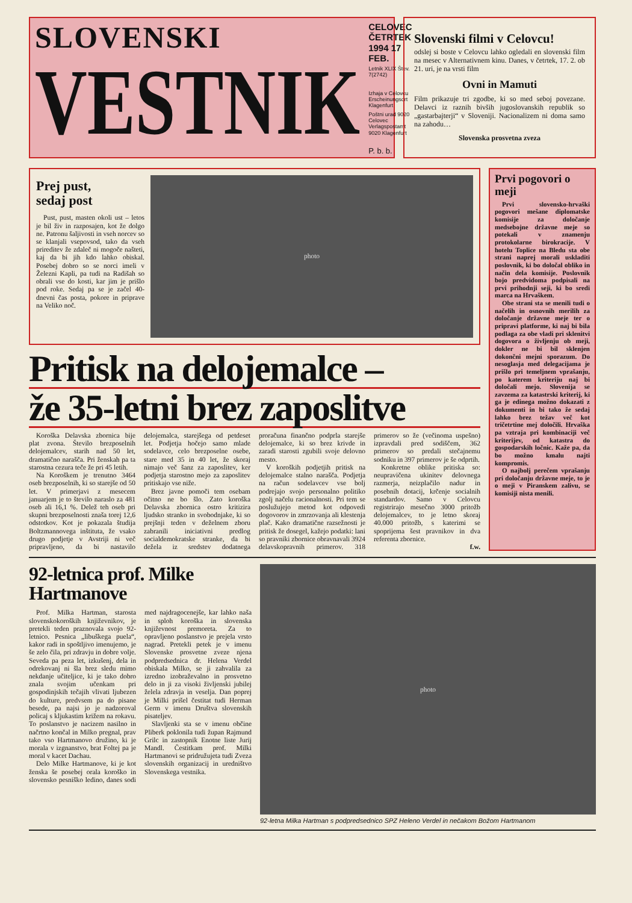SLOVENSKI
VESTNIK
CELOVEC ČETRTEK 1994 17 FEB.
Letnik XLIX Štev. 7(2742)
Izhaja v Celovcu Erscheinungsort Klagenfurt
Poštni urad 9020 Celovec Verlagspostamt 9020 Klagenfurt
P. b. b.
Slovenski filmi v Celovcu!
odslej si boste v Celovcu lahko ogledali en slovenski film na mesec v Alternativnem kinu. Danes, v četrtek, 17. 2. ob 21. uri, je na vrsti film
Ovni in Mamuti
Film prikazuje tri zgodbe, ki so med seboj povezane. Delavci iz raznih bivših jugoslovanskih republik so „gastarbajterji“ v Sloveniji. Nacionalizem ni doma samo na zahodu…
Slovenska prosvetna zveza
Prej pust,
sedaj post
Pust, pust, masten okoli ust – letos je bil živ in razposajen, kot že dolgo ne. Patronu šaljivosti in vseh norcev so se klanjali vsepovsod, tako da vseh prireditev že zdaleč ni mogoče našteti, kaj da bi jih kdo lahko obiskal. Posebej dobro so se norci imeli v Železni Kapli, pa tudi na Radišah so obrali vse do kosti, kar jim je prišlo pod roke. Sedaj pa se je začel 40-dnevni čas posta, pokore in priprave na Veliko noč.
photo
Pritisk na delojemalce –
že 35-letni brez zaposlitve
Koroška Delavska zbornica bije plat zvona. Število brezposelnih delojemalcev, starih nad 50 let, dramatično narašča. Pri ženskah pa ta starostna cezura teče že pri 45 letih.
Na Koroškem je trenutno 3464 oseb brezposelnih, ki so starejše od 50 let. V primerjavi z mesecem januarjem je to število naraslo za 481 oseb ali 16,1 %. Delež teh oseb pri skupni brezposelnosti znaša torej 12,6 odstotkov. Kot je pokazala študija Boltzmannovega inštituta, že vsako drugo podjetje v Avstriji ni več pripravljeno, da bi nastavilo delojemalca, starejšega od petdeset let. Podjetja hočejo samo mlade sodelavce, celo brezposelne osebe, stare med 35 in 40 let, že skoraj nimajo več šanz za zaposlitev, ker podjetja starostno mejo za zaposlitev pritiskajo vse niže.
Brez javne pomoči tem osebam očitno ne bo šlo. Zato koroška Delavska zbornica ostro kritizira ljudsko stranko in svobodnjake, ki so prejšnji teden v deželnem zboru zabranili iniciativni predlog socialdemokratske stranke, da bi dežela iz sredstev dodatnega proračuna finančno podprla starejše delojemalce, ki so brez krivde in zaradi starosti zgubili svoje delovno mesto.
V koroških podjetjih pritisk na delojemalce stalno narašča. Podjetja na račun sodelavcev vse bolj podrejajo svojo personalno politiko zgolj načelu racionalnosti. Pri tem se poslužujejo metod kot odpovedi dogovorov in zmrzovanja ali klestenja plač. Kako dramatične razsežnosti je pritisk že dosegel, kažejo podatki: lani so pravniki zbornice obravnavali 3924 delavskopravnih primerov. 318 primerov so že (večinoma uspešno) izpravdali pred sodiščem, 362 primerov so predali stečajnemu sodniku in 397 primerov je še odprtih.
Konkretne oblike pritiska so: neupravičena ukinitev delovnega razmerja, neizplačilo nadur in posebnih dotacij, krčenje socialnih standardov. Samo v Celovcu registrirajo mesečno 3000 pritožb delojemalcev, to je letno skoraj 40.000 pritožb, s katerimi se spoprijema šest pravnikov in dva referenta zbornice.
f.w.
Prvi pogovori o meji
Prvi slovensko-hrvaški pogovori mešane diplomatske komisije za določanje medsebojne državne meje so potekali v znamenju protokolarne birokracije. V hotelu Toplice na Bledu sta obe strani naprej morali uskladiti poslovnik, ki bo določal obliko in način dela komisije. Poslovnik bojo predvidoma podpisali na prvi prihodnji seji, ki bo sredi marca na Hrvaškem.
Obe strani sta se menili tudi o načelih in osnovnih merilih za določanje državne meje ter o pripravi platforme, ki naj bi bila podlaga za obe vladi pri sklenitvi dogovora o življenju ob meji, dokler ne bi bil sklenjen dokončni mejni sporazum. Do nesoglasja med delegacijama je prišlo pri temeljnem vprašanju, po katerem kriteriju naj bi določali mejo. Slovenija se zavzema za katastrski kriterij, ki ga je edinega možno dokazati z dokumenti in bi tako že sedaj lahko brez težav več kot tričetrtine mej določili. Hrvaška pa vztraja pri kombinaciji več kriterijev, od katastra do gospodarskih ločnic. Kaže pa, da bo možno kmalu najti kompromis.
O najbolj perečem vprašanju pri določanju državne meje, to je o meji v Piranskem zalivu, se komisiji nista menili.
92-letnica prof. Milke Hartmanove
Prof. Milka Hartman, starosta slovenskokoroških književnikov, je pretekli teden praznovala svojo 92-letnico. Pesnica „libuškega puela“, kakor radi in spoštljivo imenujemo, je še zelo čila, pri zdravju in dobre volje. Seveda pa peza let, izkušenj, dela in odrekovanj ni šla brez sledu mimo nekdanje učiteljice, ki je tako dobro znala svojim učenkam pri gospodinjskih tečajih vlivati ljubezen do kulture, predvsem pa do pisane besede, pa najsi jo je nadzoroval policaj s kljukastim križem na rokavu. To poslanstvo je nacizem nasilno in načrtno končal in Milko pregnal, prav tako vso Hartmanovo družino, ki je morala v izgnanstvo, brat Foltej pa je moral v kacet Dachau.
Delo Milke Hartmanove, ki je kot ženska še posebej orala koroško in slovensko pesniško ledino, danes sodi med najdragocenejše, kar lahko naša in sploh koroška in slovenska književnost premoreta. Za to opravljeno poslanstvo je prejela vrsto nagrad. Pretekli petek je v imenu Slovenske prosvetne zveze njena podpredsednica dr. Helena Verdel obiskala Milko, se ji zahvalila za izredno izobraževalno in prosvetno delo in ji za visoki življenski jubilej želela zdravja in veselja. Dan poprej je Milki prišel čestitat tudi Herman Germ v imenu Društva slovenskih pisateljev.
Slavljenki sta se v imenu občine Pliberk poklonila tudi župan Rajmund Grilc in zastopnik Enotne liste Jurij Mandl. Čestitkam prof. Milki Hartmanovi se pridružujeta tudi Zveza slovenskih organizacij in uredništvo Slovenskega vestnika.
photo
92-letna Milka Hartman s podpredsednico SPZ Heleno Verdel in nečakom Božom Hartmanom